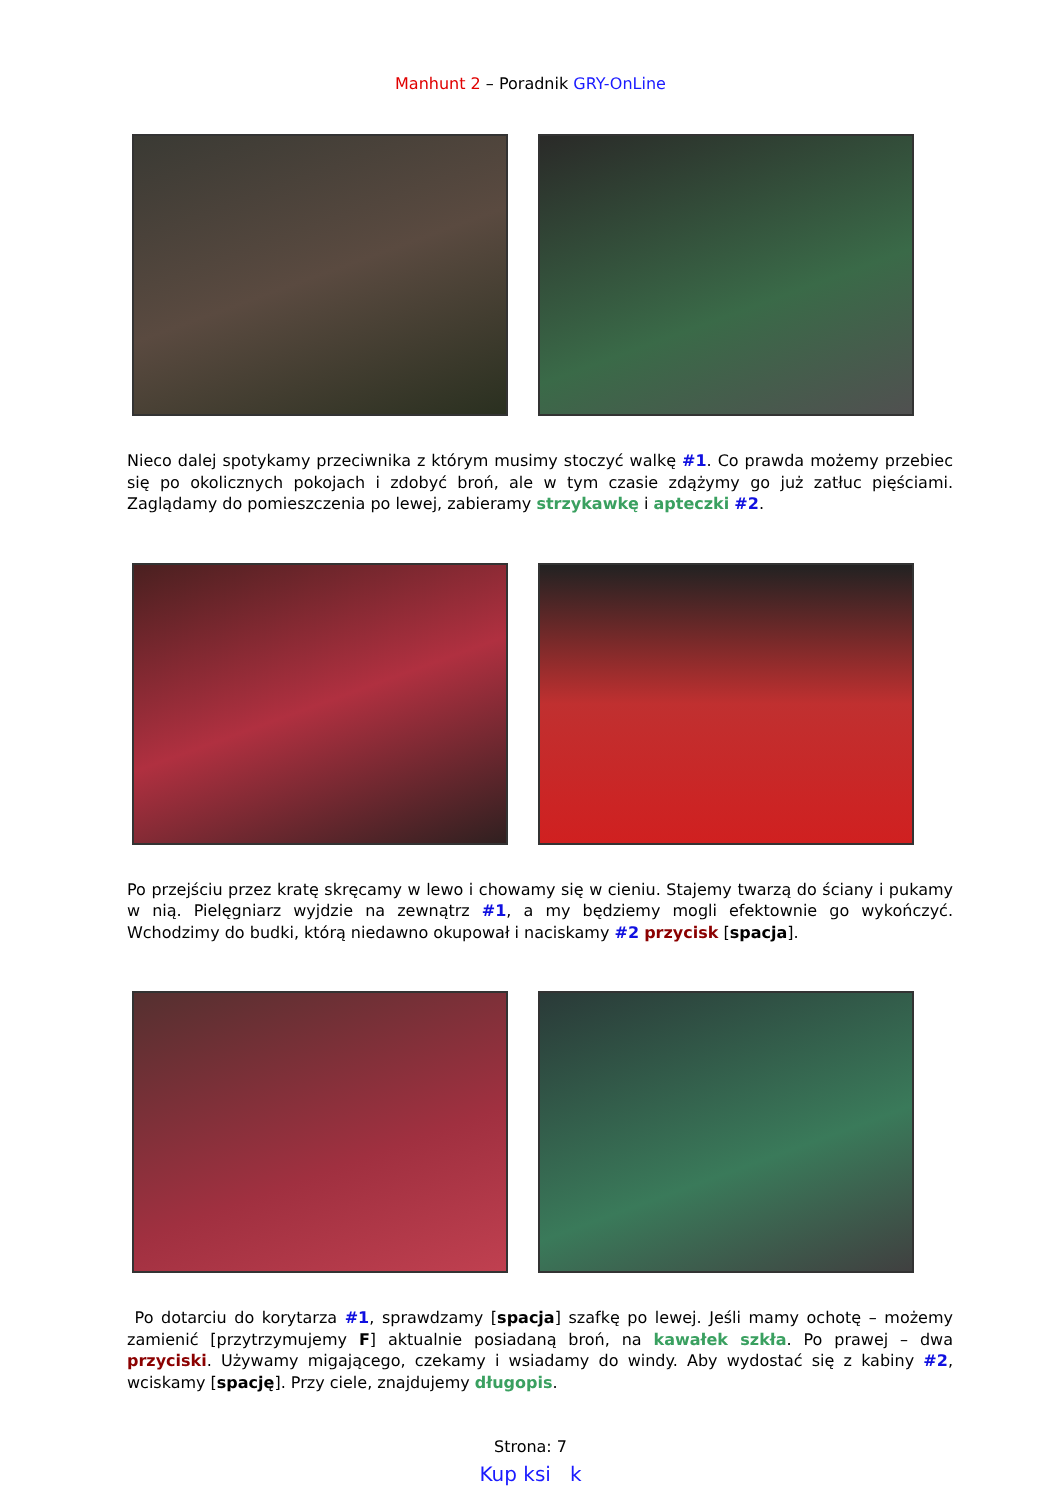Manhunt 2 – Poradnik GRY-OnLine
Nieco dalej spotykamy przeciwnika z którym musimy stoczyć walkę #1. Co prawda możemy przebiec się po okolicznych pokojach i zdobyć broń, ale w tym czasie zdążymy go już zatłuc pięściami. Zaglądamy do pomieszczenia po lewej, zabieramy strzykawkę i apteczki #2.
Po przejściu przez kratę skręcamy w lewo i chowamy się w cieniu. Stajemy twarzą do ściany i pukamy w nią. Pielęgniarz wyjdzie na zewnątrz #1, a my będziemy mogli efektownie go wykończyć. Wchodzimy do budki, którą niedawno okupował i naciskamy #2 przycisk [spacja].
Po dotarciu do korytarza #1, sprawdzamy [spacja] szafkę po lewej. Jeśli mamy ochotę – możemy zamienić [przytrzymujemy F] aktualnie posiadaną broń, na kawałek szkła. Po prawej – dwa przyciski. Używamy migającego, czekamy i wsiadamy do windy. Aby wydostać się z kabiny #2, wciskamy [spację]. Przy ciele, znajdujemy długopis.
Strona: 7
Kup ksi k